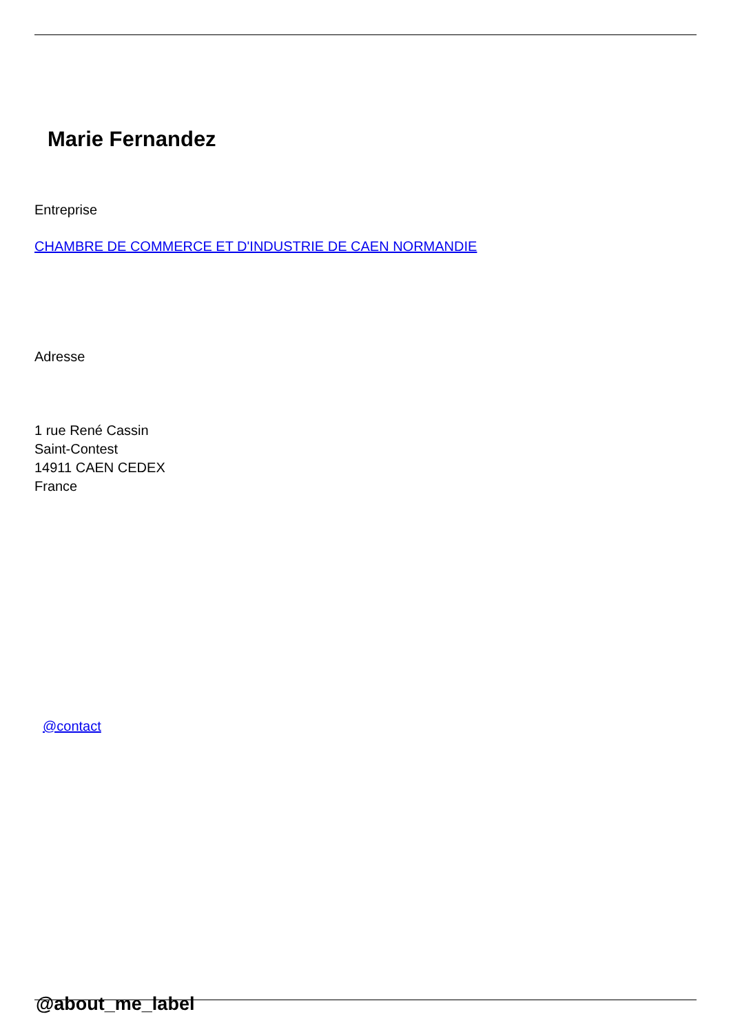Marie Fernandez
Entreprise
CHAMBRE DE COMMERCE ET D'INDUSTRIE DE CAEN NORMANDIE
Adresse
1 rue René Cassin
Saint-Contest
14911 CAEN CEDEX
France
@contact
@about_me_label